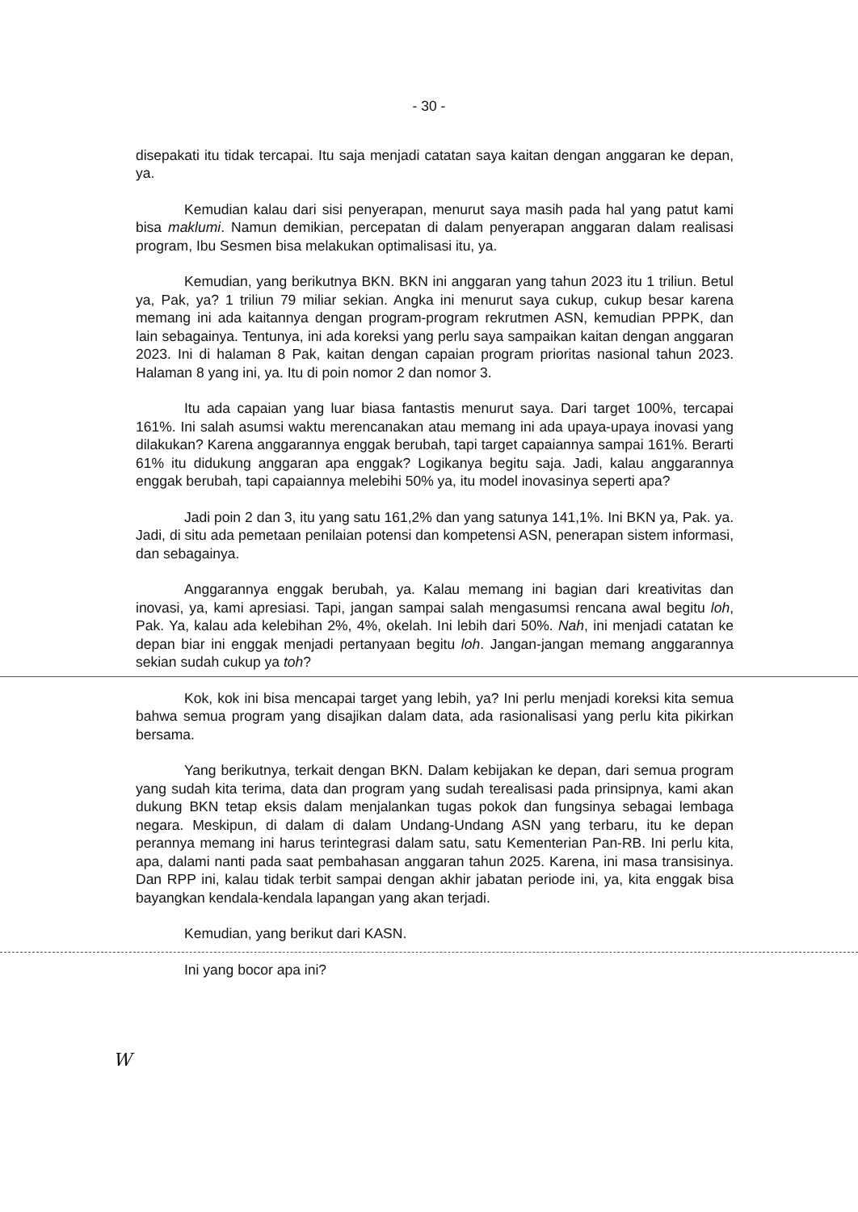- 30 -
disepakati itu tidak tercapai. Itu saja menjadi catatan saya kaitan dengan anggaran ke depan, ya.
Kemudian kalau dari sisi penyerapan, menurut saya masih pada hal yang patut kami bisa maklumi. Namun demikian, percepatan di dalam penyerapan anggaran dalam realisasi program, Ibu Sesmen bisa melakukan optimalisasi itu, ya.
Kemudian, yang berikutnya BKN. BKN ini anggaran yang tahun 2023 itu 1 triliun. Betul ya, Pak, ya? 1 triliun 79 miliar sekian. Angka ini menurut saya cukup, cukup besar karena memang ini ada kaitannya dengan program-program rekrutmen ASN, kemudian PPPK, dan lain sebagainya. Tentunya, ini ada koreksi yang perlu saya sampaikan kaitan dengan anggaran 2023. Ini di halaman 8 Pak, kaitan dengan capaian program prioritas nasional tahun 2023. Halaman 8 yang ini, ya. Itu di poin nomor 2 dan nomor 3.
Itu ada capaian yang luar biasa fantastis menurut saya. Dari target 100%, tercapai 161%. Ini salah asumsi waktu merencanakan atau memang ini ada upaya-upaya inovasi yang dilakukan? Karena anggarannya enggak berubah, tapi target capaiannya sampai 161%. Berarti 61% itu didukung anggaran apa enggak? Logikanya begitu saja. Jadi, kalau anggarannya enggak berubah, tapi capaiannya melebihi 50% ya, itu model inovasinya seperti apa?
Jadi poin 2 dan 3, itu yang satu 161,2% dan yang satunya 141,1%. Ini BKN ya, Pak. ya. Jadi, di situ ada pemetaan penilaian potensi dan kompetensi ASN, penerapan sistem informasi, dan sebagainya.
Anggarannya enggak berubah, ya. Kalau memang ini bagian dari kreativitas dan inovasi, ya, kami apresiasi. Tapi, jangan sampai salah mengasumsi rencana awal begitu loh, Pak. Ya, kalau ada kelebihan 2%, 4%, okelah. Ini lebih dari 50%. Nah, ini menjadi catatan ke depan biar ini enggak menjadi pertanyaan begitu loh. Jangan-jangan memang anggarannya sekian sudah cukup ya toh?
Kok, kok ini bisa mencapai target yang lebih, ya? Ini perlu menjadi koreksi kita semua bahwa semua program yang disajikan dalam data, ada rasionalisasi yang perlu kita pikirkan bersama.
Yang berikutnya, terkait dengan BKN. Dalam kebijakan ke depan, dari semua program yang sudah kita terima, data dan program yang sudah terealisasi pada prinsipnya, kami akan dukung BKN tetap eksis dalam menjalankan tugas pokok dan fungsinya sebagai lembaga negara. Meskipun, di dalam di dalam Undang-Undang ASN yang terbaru, itu ke depan perannya memang ini harus terintegrasi dalam satu, satu Kementerian Pan-RB. Ini perlu kita, apa, dalami nanti pada saat pembahasan anggaran tahun 2025. Karena, ini masa transisinya. Dan RPP ini, kalau tidak terbit sampai dengan akhir jabatan periode ini, ya, kita enggak bisa bayangkan kendala-kendala lapangan yang akan terjadi.
Kemudian, yang berikut dari KASN.
Ini yang bocor apa ini?
W